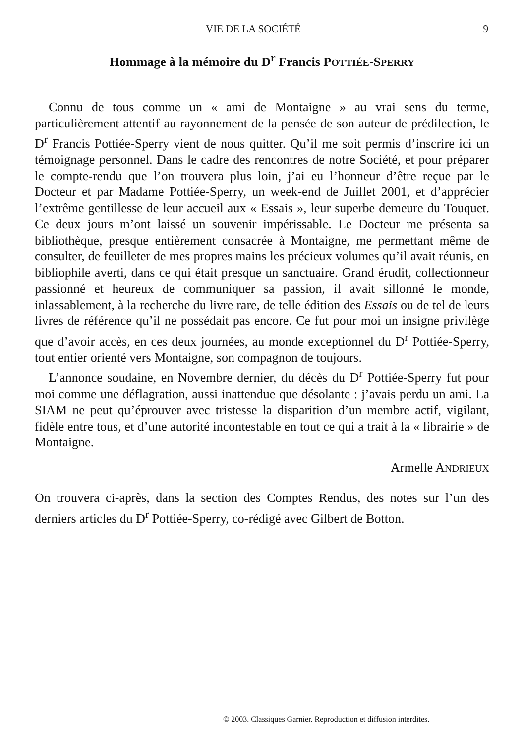VIE DE LA SOCIÉTÉ 9
Hommage à la mémoire du D<sup>r</sup> Francis POTTIÉE-SPERRY
Connu de tous comme un « ami de Montaigne » au vrai sens du terme, particulièrement attentif au rayonnement de la pensée de son auteur de prédilection, le D<sup>r</sup> Francis Pottiée-Sperry vient de nous quitter. Qu’il me soit permis d’inscrire ici un témoignage personnel. Dans le cadre des rencontres de notre Société, et pour préparer le compte-rendu que l’on trouvera plus loin, j’ai eu l’honneur d’être reçue par le Docteur et par Madame Pottiée-Sperry, un week-end de Juillet 2001, et d’apprécier l’extrême gentillesse de leur accueil aux « Essais », leur superbe demeure du Touquet. Ce deux jours m’ont laissé un souvenir impérissable. Le Docteur me présenta sa bibliothèque, presque entièrement consacrée à Montaigne, me permettant même de consulter, de feuilleter de mes propres mains les précieux volumes qu’il avait réunis, en bibliophile averti, dans ce qui était presque un sanctuaire. Grand érudit, collectionneur passionné et heureux de communiquer sa passion, il avait sillonné le monde, inlassablement, à la recherche du livre rare, de telle édition des Essais ou de tel de leurs livres de référence qu’il ne possédait pas encore. Ce fut pour moi un insigne privilège que d’avoir accès, en ces deux journées, au monde exceptionnel du D<sup>r</sup> Pottiée-Sperry, tout entier orienté vers Montaigne, son compagnon de toujours.
L’annonce soudaine, en Novembre dernier, du décès du D<sup>r</sup> Pottiée-Sperry fut pour moi comme une déflagration, aussi inattendue que désolante : j’avais perdu un ami. La SIAM ne peut qu’éprouver avec tristesse la disparition d’un membre actif, vigilant, fidèle entre tous, et d’une autorité incontestable en tout ce qui a trait à la « librairie » de Montaigne.
Armelle ANDRIEUX
On trouvera ci-après, dans la section des Comptes Rendus, des notes sur l’un des derniers articles du D<sup>r</sup> Pottiée-Sperry, co-rédigé avec Gilbert de Botton.
© 2003. Classiques Garnier. Reproduction et diffusion interdites.